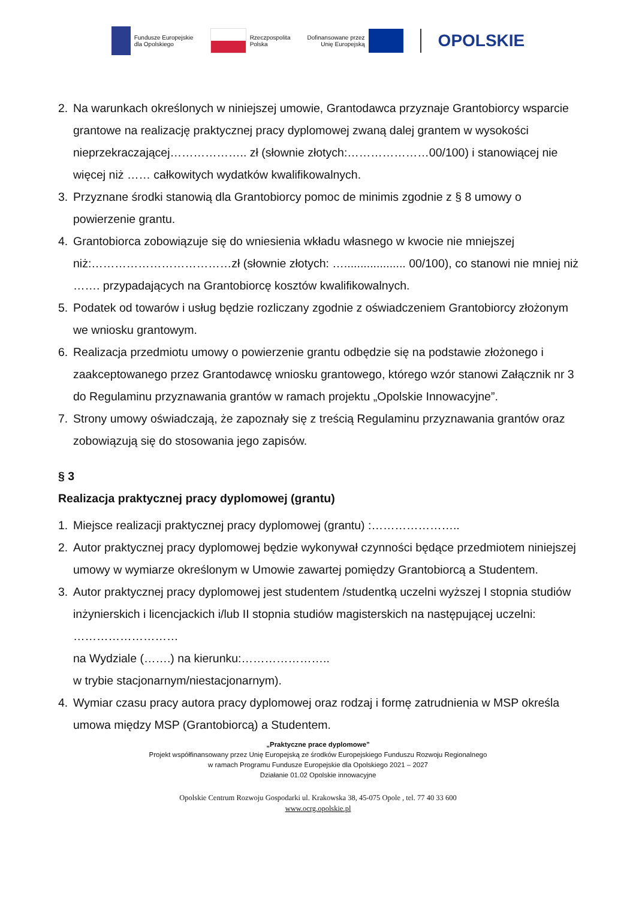Fundusze Europejskie
dla Opolskiego
Rzeczpospolita
Polska
Dofinansowane przez
Unię Europejską
OPOLSKIE
2. Na warunkach określonych w niniejszej umowie, Grantodawca przyznaje Grantobiorcy wsparcie grantowe na realizację praktycznej pracy dyplomowej zwaną dalej grantem w wysokości nieprzekraczającej……………….. zł (słownie złotych:…………………00/100) i stanowiącej nie więcej niż …… całkowitych wydatków kwalifikowalnych.
3. Przyznane środki stanowią dla Grantobiorcy pomoc de minimis zgodnie z § 8 umowy o powierzenie grantu.
4. Grantobiorca zobowiązuje się do wniesienia wkładu własnego w kwocie nie mniejszej niż:………………………………zł (słownie złotych: …................... 00/100), co stanowi nie mniej niż ……. przypadających na Grantobiorcę kosztów kwalifikowalnych.
5. Podatek od towarów i usług będzie rozliczany zgodnie z oświadczeniem Grantobiorcy złożonym we wniosku grantowym.
6. Realizacja przedmiotu umowy o powierzenie grantu odbędzie się na podstawie złożonego i zaakceptowanego przez Grantodawcę wniosku grantowego, którego wzór stanowi Załącznik nr 3 do Regulaminu przyznawania grantów w ramach projektu „Opolskie Innowacyjne”.
7. Strony umowy oświadczają, że zapoznały się z treścią Regulaminu przyznawania grantów oraz zobowiązują się do stosowania jego zapisów.
§ 3
Realizacja praktycznej pracy dyplomowej (grantu)
1. Miejsce realizacji praktycznej pracy dyplomowej (grantu) :…………………..
2. Autor praktycznej pracy dyplomowej będzie wykonywał czynności będące przedmiotem niniejszej umowy w wymiarze określonym w Umowie zawartej pomiędzy Grantobiorcą a Studentem.
3. Autor praktycznej pracy dyplomowej jest studentem /studentką uczelni wyższej I stopnia studiów inżynierskich i licencjackich i/lub II stopnia studiów magisterskich na następującej uczelni: ………………………
na Wydziale (…….) na kierunku:…………………..
w trybie stacjonarnym/niestacjonarnym).
4. Wymiar czasu pracy autora pracy dyplomowej oraz rodzaj i formę zatrudnienia w MSP określa umowa między MSP (Grantobiorcą) a Studentem.
„Praktyczne prace dyplomowe”
Projekt współfinansowany przez Unię Europejską ze środków Europejskiego Funduszu Rozwoju Regionalnego
w ramach Programu Fundusze Europejskie dla Opolskiego 2021 – 2027
Działanie 01.02 Opolskie innowacyjne
Opolskie Centrum Rozwoju Gospodarki ul. Krakowska 38, 45-075 Opole , tel. 77 40 33 600
www.ocrg.opolskie.pl